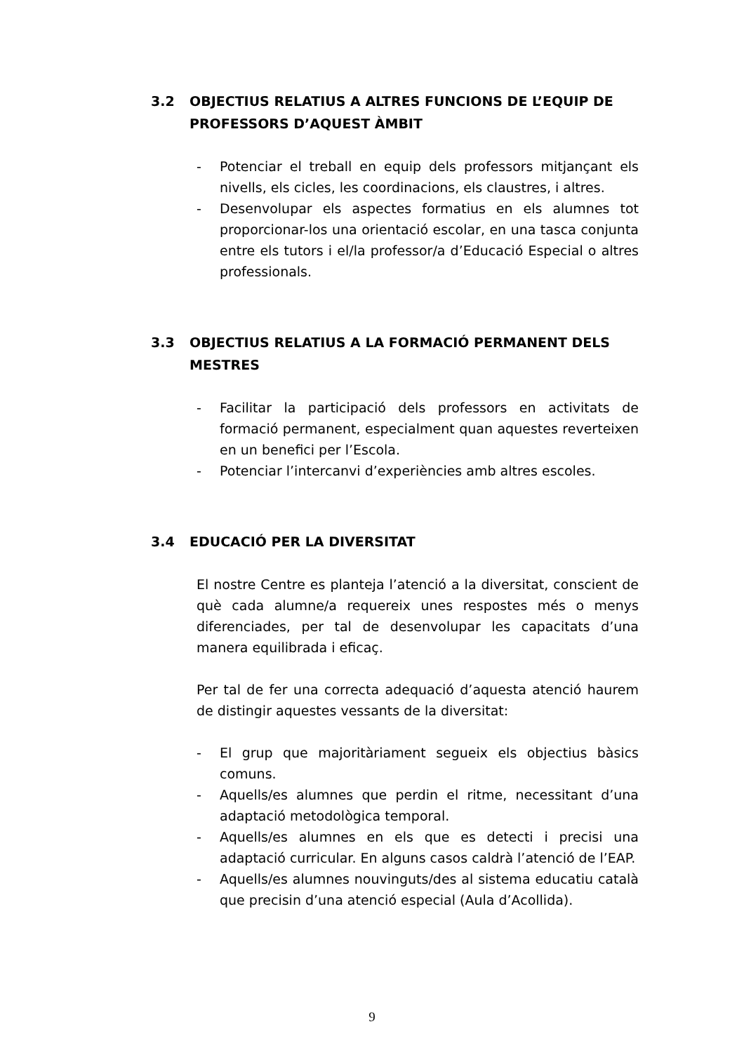3.2 OBJECTIUS RELATIUS A ALTRES FUNCIONS DE L’EQUIP DE PROFESSORS D’AQUEST ÀMBIT
- Potenciar el treball en equip dels professors mitjançant els nivells, els cicles, les coordinacions, els claustres, i altres.
- Desenvolupar els aspectes formatius en els alumnes tot proporcionar-los una orientació escolar, en una tasca conjunta entre els tutors i el/la professor/a d’Educació Especial o altres professionals.
3.3 OBJECTIUS RELATIUS A LA FORMACIÓ PERMANENT DELS MESTRES
- Facilitar la participació dels professors en activitats de formació permanent, especialment quan aquestes reverteixen en un benefici per l’Escola.
- Potenciar l’intercanvi d’experiències amb altres escoles.
3.4 EDUCACIÓ PER LA DIVERSITAT
El nostre Centre es planteja l’atenció a la diversitat, conscient de què cada alumne/a requereix unes respostes més o menys diferenciades, per tal de desenvolupar les capacitats d’una manera equilibrada i eficaç.
Per tal de fer una correcta adequació d’aquesta atenció haurem de distingir aquestes vessants de la diversitat:
- El grup que majoritàriament segueix els objectius bàsics comuns.
- Aquells/es alumnes que perdin el ritme, necessitant d’una adaptació metodològica temporal.
- Aquells/es alumnes en els que es detecti i precisi una adaptació curricular. En alguns casos caldrà l’atenció de l’EAP.
- Aquells/es alumnes nouvinguts/des al sistema educatiu català que precisin d’una atenció especial (Aula d’Acollida).
9